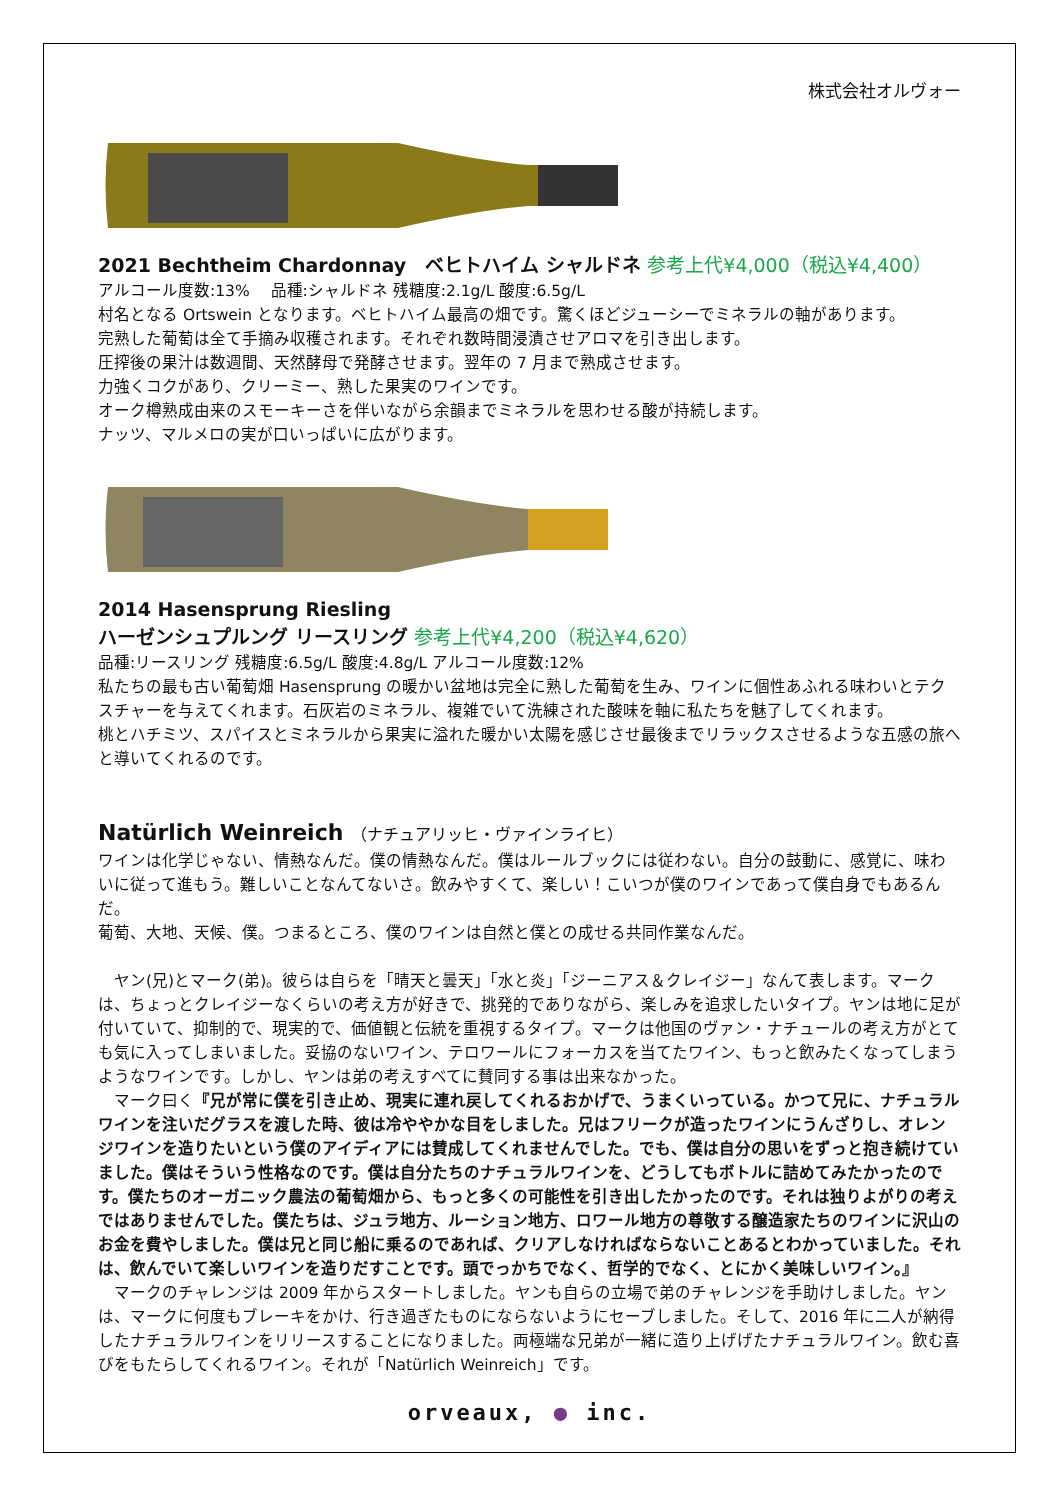株式会社オルヴォー
2021 Bechtheim Chardonnay　ベヒトハイム シャルドネ 参考上代¥4,000（税込¥4,400）
アルコール度数:13%　 品種:シャルドネ 残糖度:2.1g/L 酸度:6.5g/L
村名となる Ortswein となります。ベヒトハイム最高の畑です。驚くほどジューシーでミネラルの軸があります。
完熟した葡萄は全て手摘み収穫されます。それぞれ数時間浸漬させアロマを引き出します。
圧搾後の果汁は数週間、天然酵母で発酵させます。翌年の 7 月まで熟成させます。
力強くコクがあり、クリーミー、熟した果実のワインです。
オーク樽熟成由来のスモーキーさを伴いながら余韻までミネラルを思わせる酸が持続します。
ナッツ、マルメロの実が口いっぱいに広がります。
2014 Hasensprung Riesling
ハーゼンシュプルング リースリング 参考上代¥4,200（税込¥4,620）
品種:リースリング 残糖度:6.5g/L 酸度:4.8g/L アルコール度数:12%
私たちの最も古い葡萄畑 Hasensprung の暖かい盆地は完全に熟した葡萄を生み、ワインに個性あふれる味わいとテクスチャーを与えてくれます。石灰岩のミネラル、複雑でいて洗練された酸味を軸に私たちを魅了してくれます。
桃とハチミツ、スパイスとミネラルから果実に溢れた暖かい太陽を感じさせ最後までリラックスさせるような五感の旅へと導いてくれるのです。
Natürlich Weinreich （ナチュアリッヒ・ヴァインライヒ）
ワインは化学じゃない、情熱なんだ。僕の情熱なんだ。僕はルールブックには従わない。自分の鼓動に、感覚に、味わいに従って進もう。難しいことなんてないさ。飲みやすくて、楽しい！こいつが僕のワインであって僕自身でもあるんだ。
葡萄、大地、天候、僕。つまるところ、僕のワインは自然と僕との成せる共同作業なんだ。
　ヤン(兄)とマーク(弟)。彼らは自らを「晴天と曇天」「水と炎」「ジーニアス＆クレイジー」なんて表します。マークは、ちょっとクレイジーなくらいの考え方が好きで、挑発的でありながら、楽しみを追求したいタイプ。ヤンは地に足が付いていて、抑制的で、現実的で、価値観と伝統を重視するタイプ。マークは他国のヴァン・ナチュールの考え方がとても気に入ってしまいました。妥協のないワイン、テロワールにフォーカスを当てたワイン、もっと飲みたくなってしまうようなワインです。しかし、ヤンは弟の考えすべてに賛同する事は出来なかった。
　マーク曰く『兄が常に僕を引き止め、現実に連れ戻してくれるおかげで、うまくいっている。かつて兄に、ナチュラルワインを注いだグラスを渡した時、彼は冷ややかな目をしました。兄はフリークが造ったワインにうんざりし、オレンジワインを造りたいという僕のアイディアには賛成してくれませんでした。でも、僕は自分の思いをずっと抱き続けていました。僕はそういう性格なのです。僕は自分たちのナチュラルワインを、どうしてもボトルに詰めてみたかったのです。僕たちのオーガニック農法の葡萄畑から、もっと多くの可能性を引き出したかったのです。それは独りよがりの考えではありませんでした。僕たちは、ジュラ地方、ルーション地方、ロワール地方の尊敬する醸造家たちのワインに沢山のお金を費やしました。僕は兄と同じ船に乗るのであれば、クリアしなければならないことあるとわかっていました。それは、飲んでいて楽しいワインを造りだすことです。頭でっかちでなく、哲学的でなく、とにかく美味しいワイン。』
　マークのチャレンジは 2009 年からスタートしました。ヤンも自らの立場で弟のチャレンジを手助けしました。ヤンは、マークに何度もブレーキをかけ、行き過ぎたものにならないようにセーブしました。そして、2016 年に二人が納得したナチュラルワインをリリースすることになりました。両極端な兄弟が一緒に造り上げげたナチュラルワイン。飲む喜びをもたらしてくれるワイン。それが「Natürlich Weinreich」です。
orveaux, ● inc.